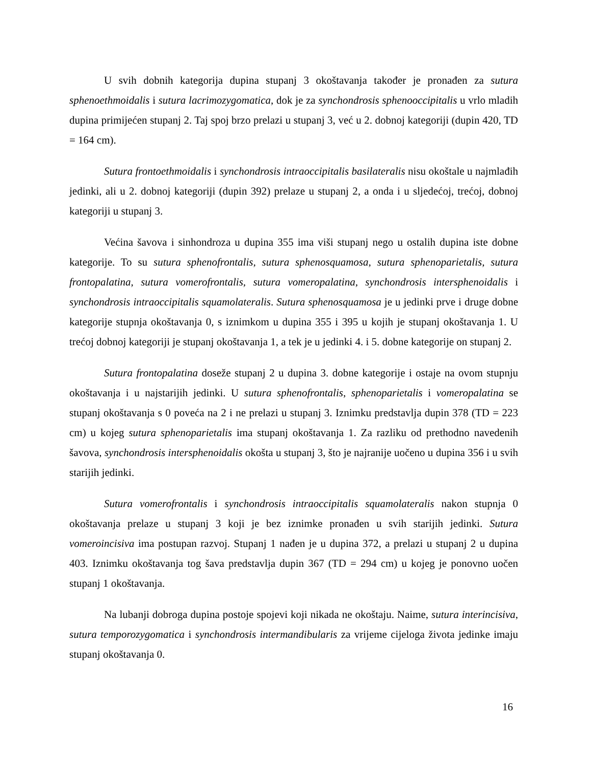U svih dobnih kategorija dupina stupanj 3 okoštavanja također je pronađen za sutura sphenoethmoidalis i sutura lacrimozygomatica, dok je za synchondrosis sphenooccipitalis u vrlo mladih dupina primijećen stupanj 2. Taj spoj brzo prelazi u stupanj 3, već u 2. dobnoj kategoriji (dupin 420, TD = 164 cm).
Sutura frontoethmoidalis i synchondrosis intraoccipitalis basilateralis nisu okoštale u najmlađih jedinki, ali u 2. dobnoj kategoriji (dupin 392) prelaze u stupanj 2, a onda i u sljedećoj, trećoj, dobnoj kategoriji u stupanj 3.
Većina šavova i sinhondroza u dupina 355 ima viši stupanj nego u ostalih dupina iste dobne kategorije. To su sutura sphenofrontalis, sutura sphenosquamosa, sutura sphenoparietalis, sutura frontopalatina, sutura vomerofrontalis, sutura vomeropalatina, synchondrosis intersphenoidalis i synchondrosis intraoccipitalis squamolateralis. Sutura sphenosquamosa je u jedinki prve i druge dobne kategorije stupnja okoštavanja 0, s iznimkom u dupina 355 i 395 u kojih je stupanj okoštavanja 1. U trećoj dobnoj kategoriji je stupanj okoštavanja 1, a tek je u jedinki 4. i 5. dobne kategorije on stupanj 2.
Sutura frontopalatina doseže stupanj 2 u dupina 3. dobne kategorije i ostaje na ovom stupnju okoštavanja i u najstarijih jedinki. U sutura sphenofrontalis, sphenoparietalis i vomeropalatina se stupanj okoštavanja s 0 poveća na 2 i ne prelazi u stupanj 3. Iznimku predstavlja dupin 378 (TD = 223 cm) u kojeg sutura sphenoparietalis ima stupanj okoštavanja 1. Za razliku od prethodno navedenih šavova, synchondrosis intersphenoidalis okošta u stupanj 3, što je najranije uočeno u dupina 356 i u svih starijih jedinki.
Sutura vomerofrontalis i synchondrosis intraoccipitalis squamolateralis nakon stupnja 0 okoštavanja prelaze u stupanj 3 koji je bez iznimke pronađen u svih starijih jedinki. Sutura vomeroincisiva ima postupan razvoj. Stupanj 1 nađen je u dupina 372, a prelazi u stupanj 2 u dupina 403. Iznimku okoštavanja tog šava predstavlja dupin 367 (TD = 294 cm) u kojeg je ponovno uočen stupanj 1 okoštavanja.
Na lubanji dobroga dupina postoje spojevi koji nikada ne okoštaju. Naime, sutura interincisiva, sutura temporozygomatica i synchondrosis intermandibularis za vrijeme cijeloga života jedinke imaju stupanj okoštavanja 0.
16